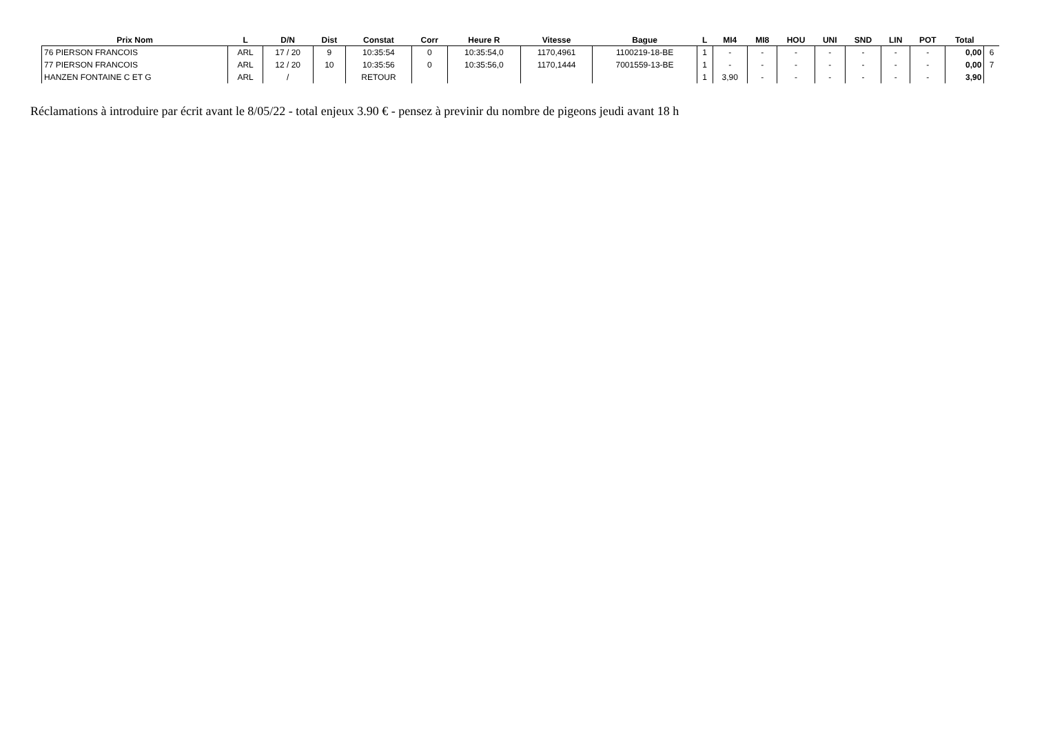| Prix Nom | L | D/N | Dist | Constat | Corr | Heure R | Vitesse | Bague | L | MI4 | MI8 | HOU | UNI | SND | LIN | POT | Total | |
| --- | --- | --- | --- | --- | --- | --- | --- | --- | --- | --- | --- | --- | --- | --- | --- | --- | --- | --- |
| 76 PIERSON FRANCOIS | ARL | 17 / 20 | 9 | 10:35:54 | 0 | 10:35:54,0 | 1170,4961 | 1100219-18-BE | 1 | - | - | - | - | - | - | - | 0,00 | 6 |
| 77 PIERSON FRANCOIS | ARL | 12 / 20 | 10 | 10:35:56 | 0 | 10:35:56,0 | 1170,1444 | 7001559-13-BE | 1 | - | - | - | - | - | - | - | 0,00 | 7 |
| HANZEN FONTAINE C ET G | ARL | / | | RETOUR | | | | | 1 | 3,90 | - | - | - | - | - | - | 3,90 | |
Réclamations à introduire par écrit avant le 8/05/22 - total enjeux 3.90 € - pensez à previnir du nombre de pigeons jeudi avant 18 h